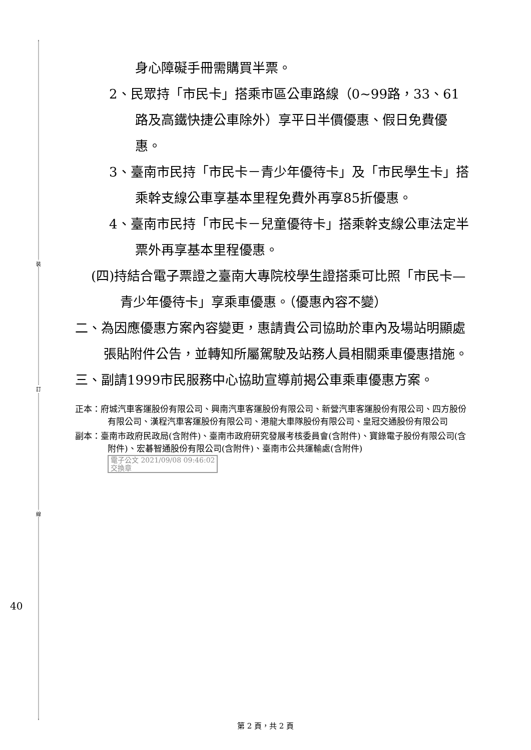裝
訂
線
身心障礙手冊需購買半票。
2、民眾持「市民卡」搭乘市區公車路線（0~99路，33、61路及高鐵快捷公車除外）享平日半價優惠、假日免費優惠。
3、臺南市民持「市民卡－青少年優待卡」及「市民學生卡」搭乘幹支線公車享基本里程免費外再享85折優惠。
4、臺南市民持「市民卡－兒童優待卡」搭乘幹支線公車法定半票外再享基本里程優惠。
(四)持結合電子票證之臺南大專院校學生證搭乘可比照「市民卡—青少年優待卡」享乘車優惠。（優惠內容不變）
二、為因應優惠方案內容變更，惠請貴公司協助於車內及場站明顯處張貼附件公告，並轉知所屬駕駛及站務人員相關乘車優惠措施。
三、副請1999市民服務中心協助宣導前揭公車乘車優惠方案。
正本：府城汽車客運股份有限公司、興南汽車客運股份有限公司、新營汽車客運股份有限公司、四方股份有限公司、漢程汽車客運股份有限公司、港龍大車隊股份有限公司、皇冠交通股份有限公司
副本：臺南市政府民政局(含附件)、臺南市政府研究發展考核委員會(含附件)、寶錄電子股份有限公司(含附件)、宏碁智通股份有限公司(含附件)、臺南市公共運輸處(含附件) 電子公文 2021/09/08 09:46:02
交換章
40
第 2 頁，共 2 頁